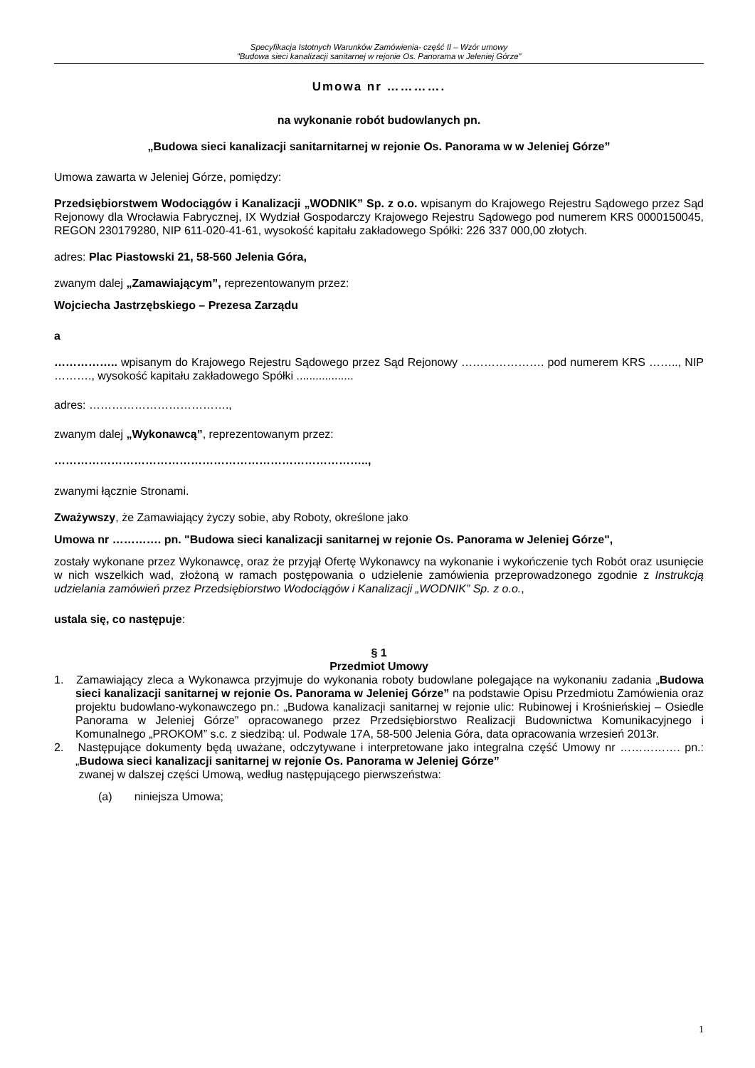Specyfikacja Istotnych Warunków Zamówienia- część II – Wzór umowy
"Budowa sieci kanalizacji sanitarnej w rejonie Os. Panorama w Jeleniej Górze”
Umowa nr ………….
na wykonanie robót budowlanych pn.
„Budowa sieci kanalizacji sanitarnitarnej w rejonie Os. Panorama w w Jeleniej Górze”
Umowa zawarta w Jeleniej Górze, pomiędzy:
Przedsiębiorstwem Wodociągów i Kanalizacji „WODNIK” Sp. z o.o. wpisanym do Krajowego Rejestru Sądowego przez Sąd Rejonowy dla Wrocławia Fabrycznej, IX Wydział Gospodarczy Krajowego Rejestru Sądowego pod numerem KRS 0000150045, REGON 230179280, NIP 611-020-41-61, wysokość kapitału zakładowego Spółki: 226 337 000,00 złotych.
adres: Plac Piastowski 21, 58-560 Jelenia Góra,
zwanym dalej „Zamawiającym”, reprezentowanym przez:
Wojciecha Jastrzębskiego – Prezesa Zarządu
a
…………….. wpisanym do Krajowego Rejestru Sądowego przez Sąd Rejonowy …………………. pod numerem KRS …….., NIP ………., wysokość kapitału zakładowego Spółki ..................
adres: ……………………………….,
zwanym dalej „Wykonawcą”, reprezentowanym przez:
………………………………………………………………………..,
zwanymi łącznie Stronami.
Zważywszy, że Zamawiający życzy sobie, aby Roboty, określone jako
Umowa nr …………. pn. "Budowa sieci kanalizacji sanitarnej w rejonie Os. Panorama w Jeleniej Górze",
zostały wykonane przez Wykonawcę, oraz że przyjął Ofertę Wykonawcy na wykonanie i wykończenie tych Robót oraz usunięcie w nich wszelkich wad, złożoną w ramach postępowania o udzielenie zamówienia przeprowadzonego zgodnie z Instrukcją udzielania zamówień przez Przedsiębiorstwo Wodociągów i Kanalizacji „WODNIK” Sp. z o.o.,
ustala się, co następuje:
§ 1
Przedmiot Umowy
1. Zamawiający zleca a Wykonawca przyjmuje do wykonania roboty budowlane polegające na wykonaniu zadania „Budowa sieci kanalizacji sanitarnej w rejonie Os. Panorama w Jeleniej Górze” na podstawie Opisu Przedmiotu Zamówienia oraz projektu budowlano-wykonawczego pn.: „Budowa kanalizacji sanitarnej w rejonie ulic: Rubinowej i Krośnieńskiej – Osiedle Panorama w Jeleniej Górze” opracowanego przez Przedsiębiorstwo Realizacji Budownictwa Komunikacyjnego i Komunalnego „PROKOM” s.c. z siedzibą: ul. Podwale 17A, 58-500 Jelenia Góra, data opracowania wrzesień 2013r.
2. Następujące dokumenty będą uważane, odczytywane i interpretowane jako integralna część Umowy nr ……………. pn.: „Budowa sieci kanalizacji sanitarnej w rejonie Os. Panorama w Jeleniej Górze”
zwanej w dalszej części Umową, według następującego pierwszeństwa:
(a) niniejsza Umowa;
1